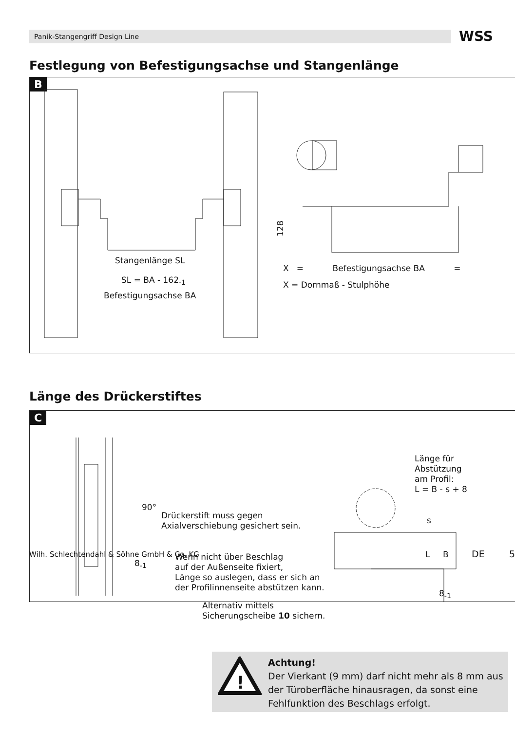Panik-Stangengriff Design Line WSS
Festlegung von Befestigungsachse und Stangenlänge
B
Stangenlänge SL
SL = BA - 162<sub>-1</sub>
Befestigungsachse BA
128
X = Befestigungsachse BA =
X = Dornmaß - Stulphöhe
Länge des Drückerstiftes
C
Länge für
Abstützung
am Profil:
L = B - s + 8
Drückerstift muss gegen
Axialverschiebung gesichert sein.
90°
8<sub>-1</sub>
Wenn nicht über Beschlag
auf der Außenseite fixiert,
Länge so auslegen, dass er sich an
der Profilinnenseite abstützen kann.
Alternativ mittels
Sicherungscheibe 10 sichern.
s
L B
8<sub>-1</sub>
!
Achtung!
Der Vierkant (9 mm) darf nicht mehr als 8 mm aus der Türoberfläche hinausragen, da sonst eine Fehlfunktion des Beschlags erfolgt.
Wilh. Schlechtendahl & Söhne GmbH & Co. KG
DE 5